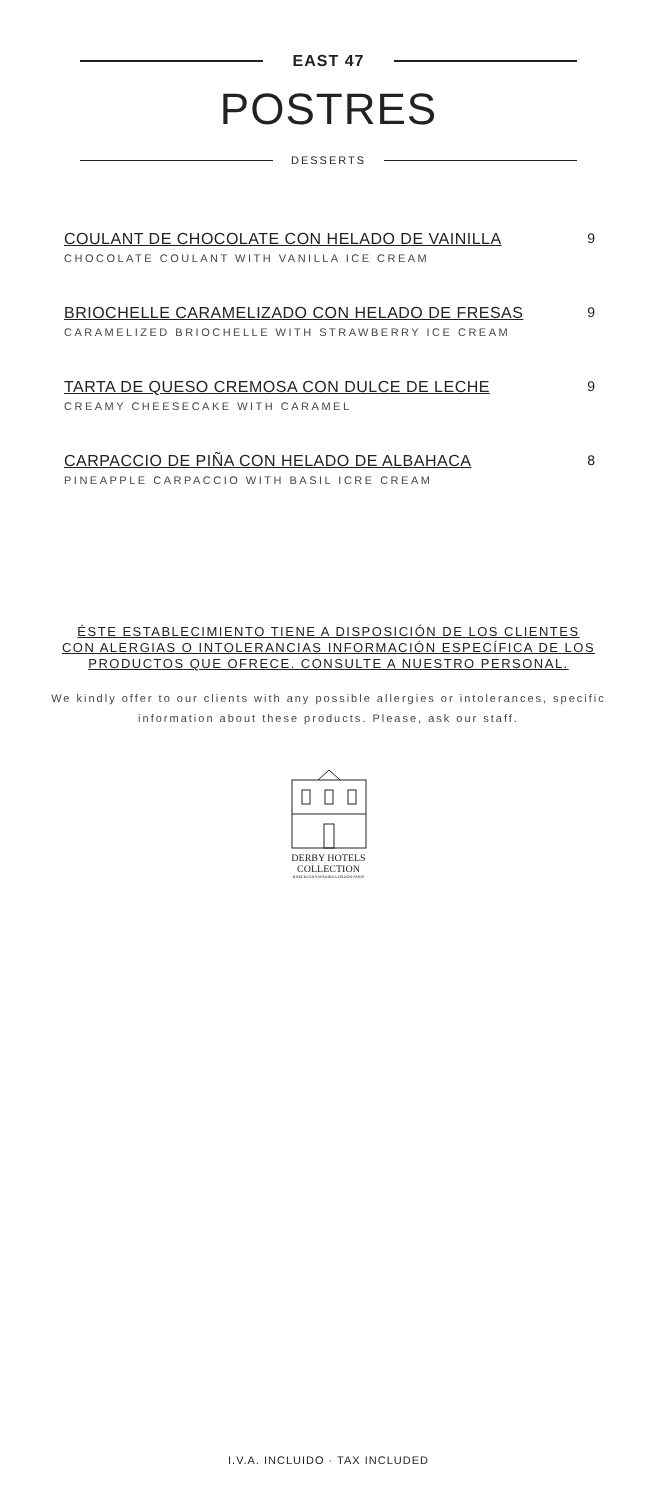EAST 47
POSTRES
DESSERTS
COULANT DE CHOCOLATE CON HELADO DE VAINILLA
CHOCOLATE COULANT WITH VANILLA ICE CREAM
9
BRIOCHELLE CARAMELIZADO CON HELADO DE FRESAS
CARAMELIZED BRIOCHELLE WITH STRAWBERRY ICE CREAM
9
TARTA DE QUESO CREMOSA CON DULCE DE LECHE
CREAMY CHEESECAKE WITH CARAMEL
9
CARPACCIO DE PIÑA CON HELADO DE ALBAHACA
PINEAPPLE CARPACCIO WITH BASIL ICRE CREAM
8
ÉSTE ESTABLECIMIENTO TIENE A DISPOSICIÓN DE LOS CLIENTES CON ALERGIAS O INTOLERANCIAS INFORMACIÓN ESPECÍFICA DE LOS PRODUCTOS QUE OFRECE. CONSULTE A NUESTRO PERSONAL.
We kindly offer to our clients with any possible allergies or intolerances, specific information about these products. Please, ask our staff.
DERBY HOTELS
COLLECTION
BARCELONA MADRID LONDON PARIS
I.V.A. INCLUIDO · TAX INCLUDED